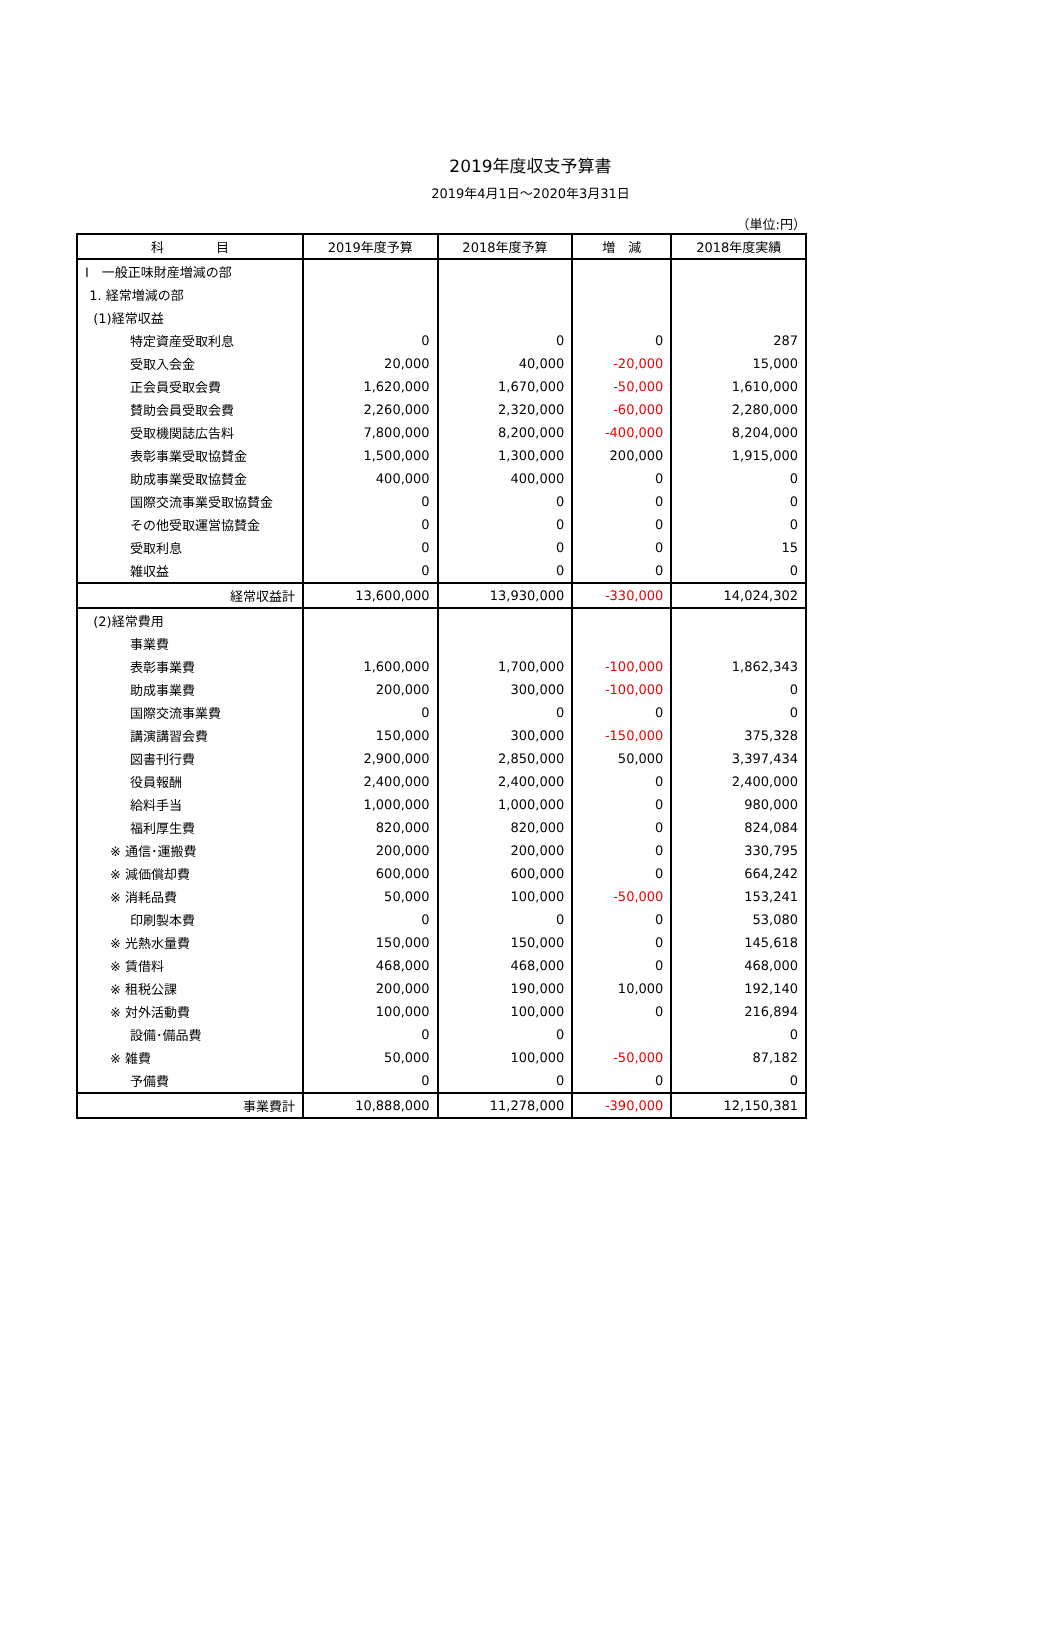2019年度収支予算書
2019年4月1日～2020年3月31日
（単位:円）
| 科 目 | 2019年度予算 | 2018年度予算 | 増 減 | 2018年度実績 |
| --- | --- | --- | --- | --- |
| Ⅰ 一般正味財産増減の部 | | | | |
| 1. 経常増減の部 | | | | |
| (1)経常収益 | | | | |
| 特定資産受取利息 | 0 | 0 | 0 | 287 |
| 受取入会金 | 20,000 | 40,000 | -20,000 | 15,000 |
| 正会員受取会費 | 1,620,000 | 1,670,000 | -50,000 | 1,610,000 |
| 賛助会員受取会費 | 2,260,000 | 2,320,000 | -60,000 | 2,280,000 |
| 受取機関誌広告料 | 7,800,000 | 8,200,000 | -400,000 | 8,204,000 |
| 表彰事業受取協賛金 | 1,500,000 | 1,300,000 | 200,000 | 1,915,000 |
| 助成事業受取協賛金 | 400,000 | 400,000 | 0 | 0 |
| 国際交流事業受取協賛金 | 0 | 0 | 0 | 0 |
| その他受取運営協賛金 | 0 | 0 | 0 | 0 |
| 受取利息 | 0 | 0 | 0 | 15 |
| 雑収益 | 0 | 0 | 0 | 0 |
| 経常収益計 | 13,600,000 | 13,930,000 | -330,000 | 14,024,302 |
| (2)経常費用 | | | | |
| 事業費 | | | | |
| 表彰事業費 | 1,600,000 | 1,700,000 | -100,000 | 1,862,343 |
| 助成事業費 | 200,000 | 300,000 | -100,000 | 0 |
| 国際交流事業費 | 0 | 0 | 0 | 0 |
| 講演講習会費 | 150,000 | 300,000 | -150,000 | 375,328 |
| 図書刊行費 | 2,900,000 | 2,850,000 | 50,000 | 3,397,434 |
| 役員報酬 | 2,400,000 | 2,400,000 | 0 | 2,400,000 |
| 給料手当 | 1,000,000 | 1,000,000 | 0 | 980,000 |
| 福利厚生費 | 820,000 | 820,000 | 0 | 824,084 |
| ※ 通信･運搬費 | 200,000 | 200,000 | 0 | 330,795 |
| ※ 減価償却費 | 600,000 | 600,000 | 0 | 664,242 |
| ※ 消耗品費 | 50,000 | 100,000 | -50,000 | 153,241 |
| 印刷製本費 | 0 | 0 | 0 | 53,080 |
| ※ 光熱水量費 | 150,000 | 150,000 | 0 | 145,618 |
| ※ 賃借料 | 468,000 | 468,000 | 0 | 468,000 |
| ※ 租税公課 | 200,000 | 190,000 | 10,000 | 192,140 |
| ※ 対外活動費 | 100,000 | 100,000 | 0 | 216,894 |
| 設備･備品費 | 0 | 0 | | 0 |
| ※ 雑費 | 50,000 | 100,000 | -50,000 | 87,182 |
| 予備費 | 0 | 0 | 0 | 0 |
| 事業費計 | 10,888,000 | 11,278,000 | -390,000 | 12,150,381 |